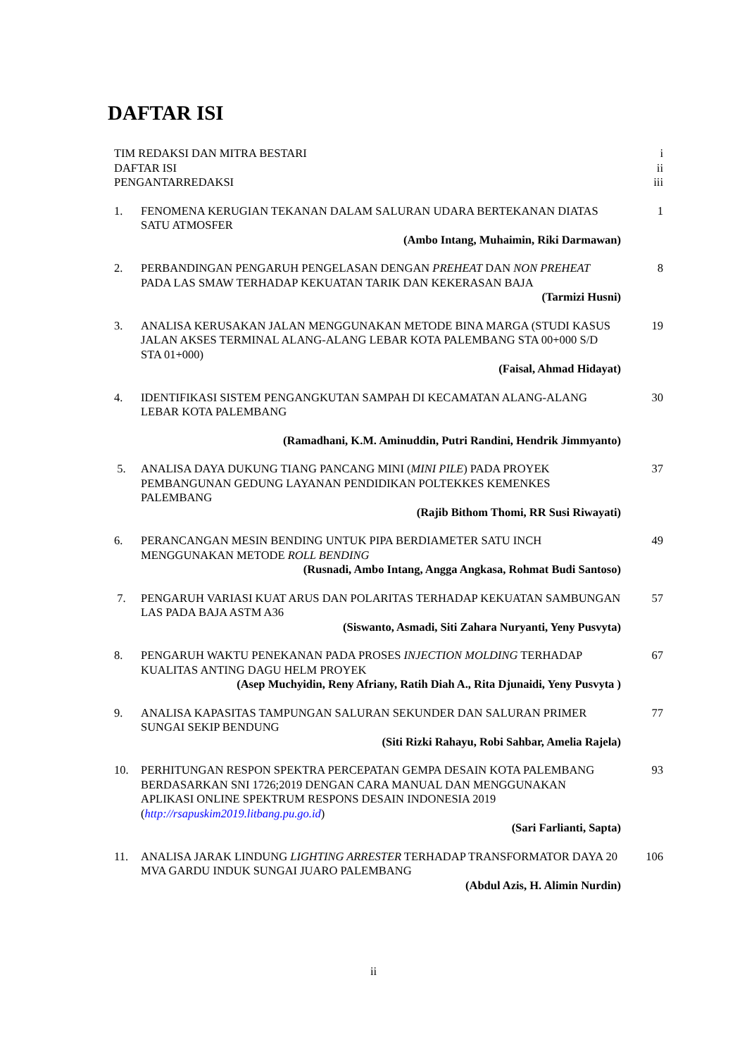DAFTAR ISI
TIM REDAKSI DAN MITRA BESTARI i
DAFTAR ISI ii
PENGANTARREDAKSI iii
1. FENOMENA KERUGIAN TEKANAN DALAM SALURAN UDARA BERTEKANAN DIATAS SATU ATMOSFER
1
(Ambo Intang, Muhaimin, Riki Darmawan)
2. PERBANDINGAN PENGARUH PENGELASAN DENGAN PREHEAT DAN NON PREHEAT PADA LAS SMAW TERHADAP KEKUATAN TARIK DAN KEKERASAN BAJA
8
(Tarmizi Husni)
3. ANALISA KERUSAKAN JALAN MENGGUNAKAN METODE BINA MARGA (STUDI KASUS JALAN AKSES TERMINAL ALANG-ALANG LEBAR KOTA PALEMBANG STA 00+000 S/D STA 01+000)
19
(Faisal, Ahmad Hidayat)
4. IDENTIFIKASI SISTEM PENGANGKUTAN SAMPAH DI KECAMATAN ALANG-ALANG LEBAR KOTA PALEMBANG
30
(Ramadhani, K.M. Aminuddin, Putri Randini, Hendrik Jimmyanto)
5. ANALISA DAYA DUKUNG TIANG PANCANG MINI (MINI PILE) PADA PROYEK PEMBANGUNAN GEDUNG LAYANAN PENDIDIKAN POLTEKKES KEMENKES PALEMBANG
37
(Rajib Bithom Thomi, RR Susi Riwayati)
6. PERANCANGAN MESIN BENDING UNTUK PIPA BERDIAMETER SATU INCH MENGGUNAKAN METODE ROLL BENDING
49
(Rusnadi, Ambo Intang, Angga Angkasa, Rohmat Budi Santoso)
7. PENGARUH VARIASI KUAT ARUS DAN POLARITAS TERHADAP KEKUATAN SAMBUNGAN LAS PADA BAJA ASTM A36
57
(Siswanto, Asmadi, Siti Zahara Nuryanti, Yeny Pusvyta)
8. PENGARUH WAKTU PENEKANAN PADA PROSES INJECTION MOLDING TERHADAP KUALITAS ANTING DAGU HELM PROYEK
67
(Asep Muchyidin, Reny Afriany, Ratih Diah A., Rita Djunaidi, Yeny Pusvyta )
9. ANALISA KAPASITAS TAMPUNGAN SALURAN SEKUNDER DAN SALURAN PRIMER SUNGAI SEKIP BENDUNG
77
(Siti Rizki Rahayu, Robi Sahbar, Amelia Rajela)
10. PERHITUNGAN RESPON SPEKTRA PERCEPATAN GEMPA DESAIN KOTA PALEMBANG BERDASARKAN SNI 1726;2019 DENGAN CARA MANUAL DAN MENGGUNAKAN APLIKASI ONLINE SPEKTRUM RESPONS DESAIN INDONESIA 2019 (http://rsapuskim2019.litbang.pu.go.id)
93
(Sari Farlianti, Sapta)
11. ANALISA JARAK LINDUNG LIGHTING ARRESTER TERHADAP TRANSFORMATOR DAYA 20 MVA GARDU INDUK SUNGAI JUARO PALEMBANG
106
(Abdul Azis, H. Alimin Nurdin)
ii